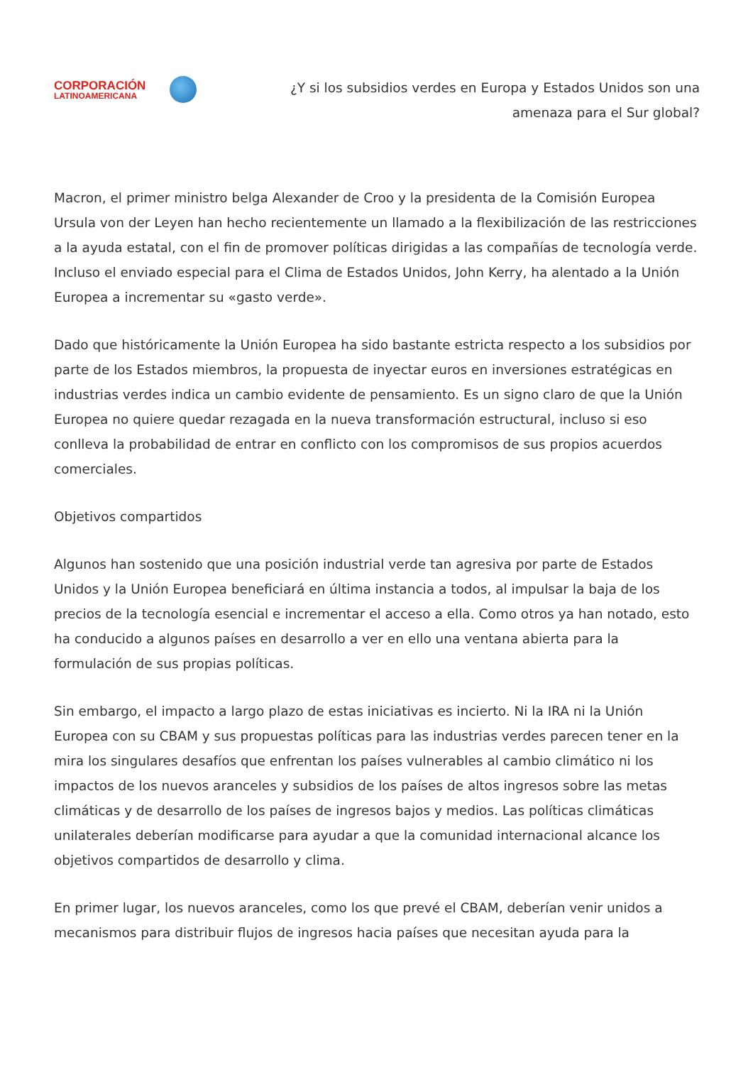CORPORACIÓN
LATINOAMERICANA
¿Y si los subsidios verdes en Europa y Estados Unidos son una amenaza para el Sur global?
Macron, el primer ministro belga Alexander de Croo y la presidenta de la Comisión Europea Ursula von der Leyen han hecho recientemente un llamado a la flexibilización de las restricciones a la ayuda estatal, con el fin de promover políticas dirigidas a las compañías de tecnología verde. Incluso el enviado especial para el Clima de Estados Unidos, John Kerry, ha alentado a la Unión Europea a incrementar su «gasto verde».
Dado que históricamente la Unión Europea ha sido bastante estricta respecto a los subsidios por parte de los Estados miembros, la propuesta de inyectar euros en inversiones estratégicas en industrias verdes indica un cambio evidente de pensamiento. Es un signo claro de que la Unión Europea no quiere quedar rezagada en la nueva transformación estructural, incluso si eso conlleva la probabilidad de entrar en conflicto con los compromisos de sus propios acuerdos comerciales.
Objetivos compartidos
Algunos han sostenido que una posición industrial verde tan agresiva por parte de Estados Unidos y la Unión Europea beneficiará en última instancia a todos, al impulsar la baja de los precios de la tecnología esencial e incrementar el acceso a ella. Como otros ya han notado, esto ha conducido a algunos países en desarrollo a ver en ello una ventana abierta para la formulación de sus propias políticas.
Sin embargo, el impacto a largo plazo de estas iniciativas es incierto. Ni la IRA ni la Unión Europea con su CBAM y sus propuestas políticas para las industrias verdes parecen tener en la mira los singulares desafíos que enfrentan los países vulnerables al cambio climático ni los impactos de los nuevos aranceles y subsidios de los países de altos ingresos sobre las metas climáticas y de desarrollo de los países de ingresos bajos y medios. Las políticas climáticas unilaterales deberían modificarse para ayudar a que la comunidad internacional alcance los objetivos compartidos de desarrollo y clima.
En primer lugar, los nuevos aranceles, como los que prevé el CBAM, deberían venir unidos a mecanismos para distribuir flujos de ingresos hacia países que necesitan ayuda para la